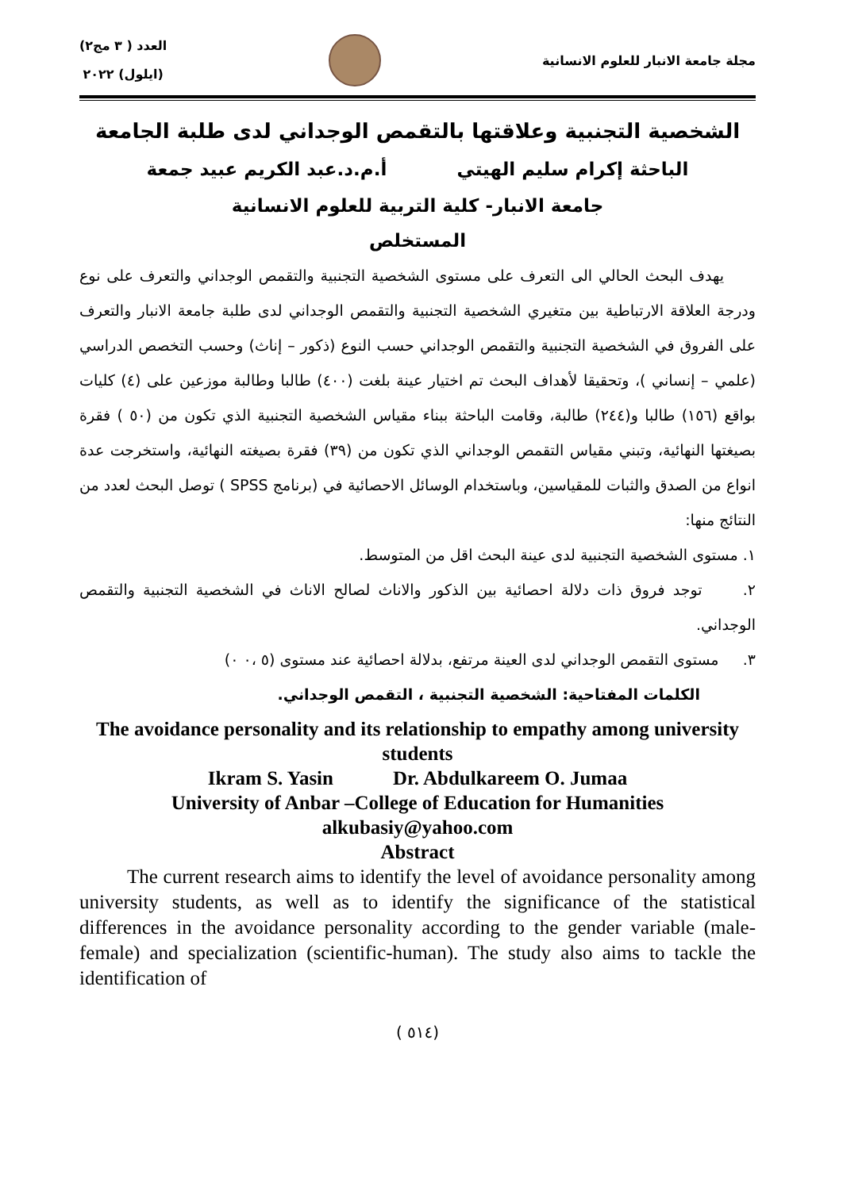مجلة جامعة الانبار للعلوم الانسانية
العدد ( ٣ مج٢)
(ايلول) ٢٠٢٢
الشخصية التجنبية وعلاقتها بالتقمص الوجداني لدى طلبة الجامعة
الباحثة إكرام سليم الهيتي أ.م.د.عبد الكريم عبيد جمعة
جامعة الانبار- كلية التربية للعلوم الانسانية
المستخلص
يهدف البحث الحالي الى التعرف على مستوى الشخصية التجنبية والتقمص الوجداني والتعرف على نوع ودرجة العلاقة الارتباطية بين متغيري الشخصية التجنبية والتقمص الوجداني لدى طلبة جامعة الانبار والتعرف على الفروق في الشخصية التجنبية والتقمص الوجداني حسب النوع (ذكور – إناث) وحسب التخصص الدراسي (علمي – إنساني )، وتحقيقا لأهداف البحث تم اختيار عينة بلغت (٤٠٠) طالبا وطالبة موزعين على (٤) كليات بواقع (١٥٦) طالبا و(٢٤٤) طالبة، وقامت الباحثة ببناء مقياس الشخصية التجنبية الذي تكون من (٥٠ ) فقرة بصيغتها النهائية، وتبني مقياس التقمص الوجداني الذي تكون من (٣٩) فقرة بصيغته النهائية، واستخرجت عدة انواع من الصدق والثبات للمقياسين، وباستخدام الوسائل الاحصائية في (برنامج SPSS ) توصل البحث لعدد من النتائج منها:
١. مستوى الشخصية التجنبية لدى عينة البحث اقل من المتوسط.
٢. توجد فروق ذات دلالة احصائية بين الذكور والاناث لصالح الاناث في الشخصية التجنبية والتقمص الوجداني.
٣. مستوى التقمص الوجداني لدى العينة مرتفع، بدلالة احصائية عند مستوى (٥ ،٠ ٠)
الكلمات المفتاحية: الشخصية التجنبية ، التقمص الوجداني.
The avoidance personality and its relationship to empathy among university students
Ikram S. Yasin Dr. Abdulkareem O. Jumaa
University of Anbar –College of Education for Humanities
alkubasiy@yahoo.com
Abstract
The current research aims to identify the level of avoidance personality among university students, as well as to identify the significance of the statistical differences in the avoidance personality according to the gender variable (male-female) and specialization (scientific-human). The study also aims to tackle the identification of
(٥١٤ )